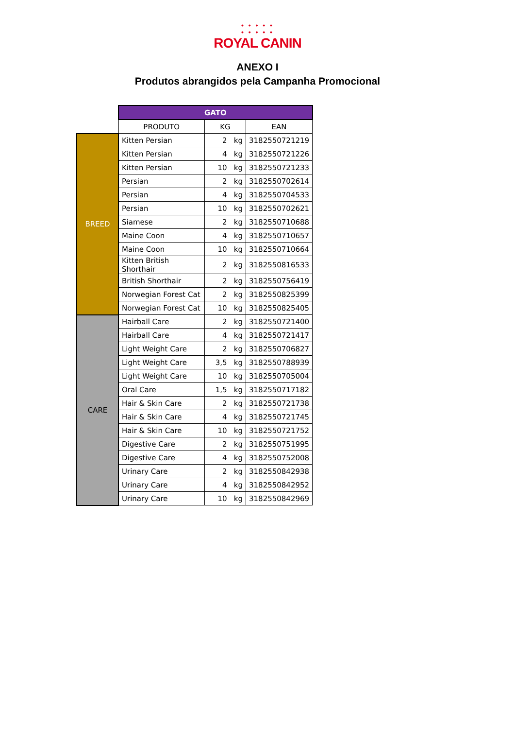• • • • •
• • • • •
ROYAL CANIN
ANEXO I
Produtos abrangidos pela Campanha Promocional
| | GATO | | |
| --- | --- | --- | --- |
| | PRODUTO | KG | EAN |
| BREED | Kitten Persian | 2 kg | 3182550721219 |
| | Kitten Persian | 4 kg | 3182550721226 |
| | Kitten Persian | 10 kg | 3182550721233 |
| | Persian | 2 kg | 3182550702614 |
| | Persian | 4 kg | 3182550704533 |
| | Persian | 10 kg | 3182550702621 |
| | Siamese | 2 kg | 3182550710688 |
| | Maine Coon | 4 kg | 3182550710657 |
| | Maine Coon | 10 kg | 3182550710664 |
| | Kitten British Shorthair | 2 kg | 3182550816533 |
| | British Shorthair | 2 kg | 3182550756419 |
| | Norwegian Forest Cat | 2 kg | 3182550825399 |
| | Norwegian Forest Cat | 10 kg | 3182550825405 |
| CARE | Hairball Care | 2 kg | 3182550721400 |
| | Hairball Care | 4 kg | 3182550721417 |
| | Light Weight Care | 2 kg | 3182550706827 |
| | Light Weight Care | 3,5 kg | 3182550788939 |
| | Light Weight Care | 10 kg | 3182550705004 |
| | Oral Care | 1,5 kg | 3182550717182 |
| | Hair & Skin Care | 2 kg | 3182550721738 |
| | Hair & Skin Care | 4 kg | 3182550721745 |
| | Hair & Skin Care | 10 kg | 3182550721752 |
| | Digestive Care | 2 kg | 3182550751995 |
| | Digestive Care | 4 kg | 3182550752008 |
| | Urinary Care | 2 kg | 3182550842938 |
| | Urinary Care | 4 kg | 3182550842952 |
| | Urinary Care | 10 kg | 3182550842969 |